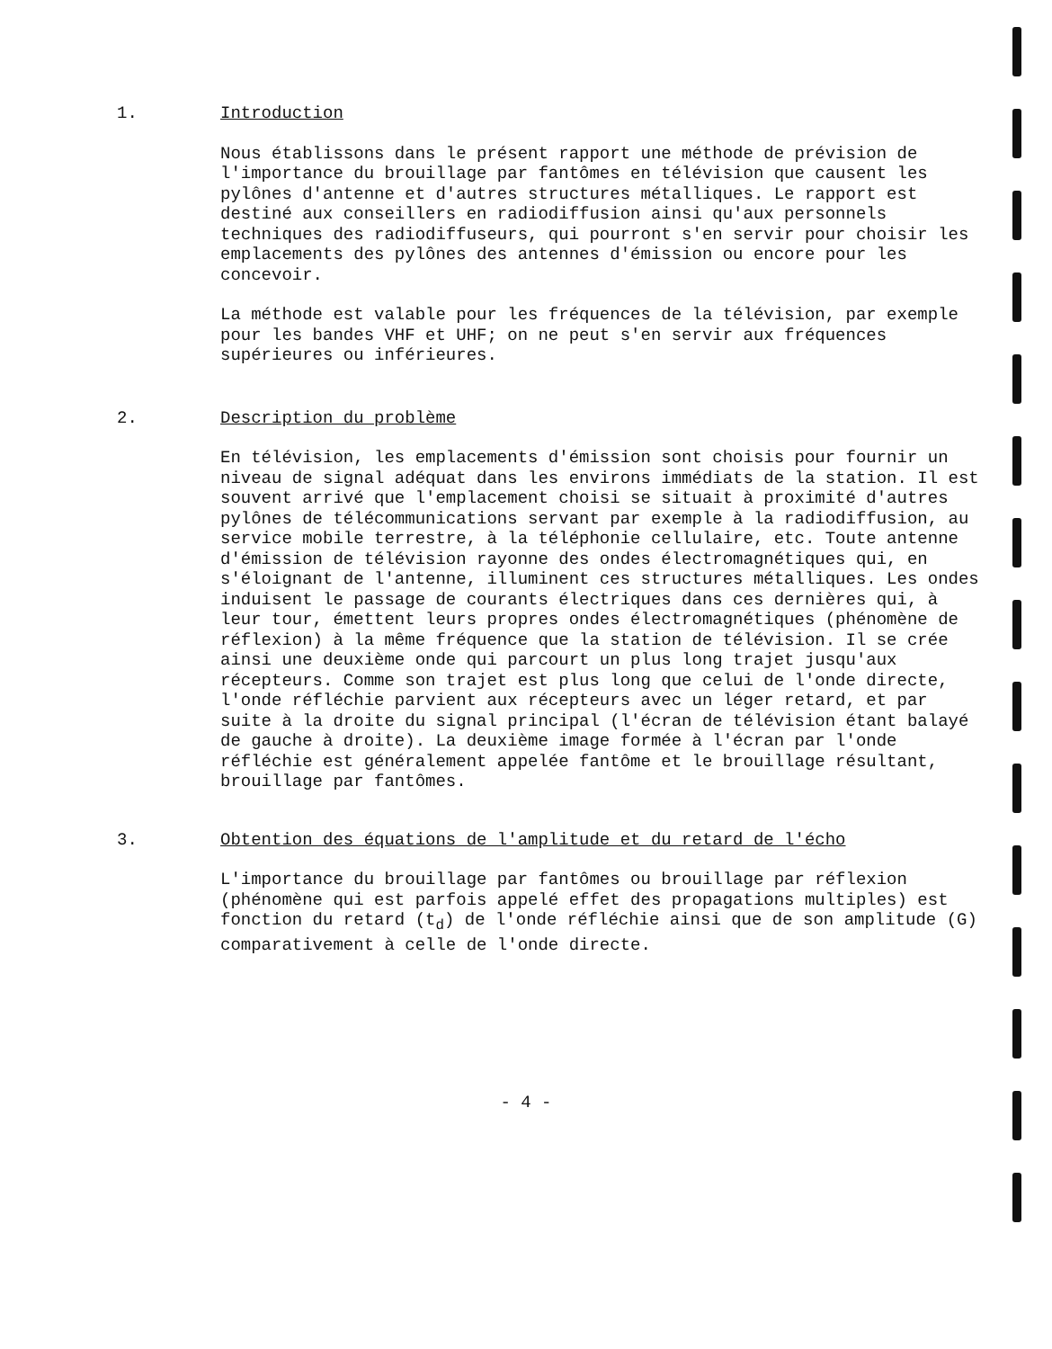1. Introduction
Nous établissons dans le présent rapport une méthode de prévision de l'importance du brouillage par fantômes en télévision que causent les pylônes d'antenne et d'autres structures métalliques. Le rapport est destiné aux conseillers en radiodiffusion ainsi qu'aux personnels techniques des radiodiffuseurs, qui pourront s'en servir pour choisir les emplacements des pylônes des antennes d'émission ou encore pour les concevoir.
La méthode est valable pour les fréquences de la télévision, par exemple pour les bandes VHF et UHF; on ne peut s'en servir aux fréquences supérieures ou inférieures.
2. Description du problème
En télévision, les emplacements d'émission sont choisis pour fournir un niveau de signal adéquat dans les environs immédiats de la station. Il est souvent arrivé que l'emplacement choisi se situait à proximité d'autres pylônes de télécommunications servant par exemple à la radiodiffusion, au service mobile terrestre, à la téléphonie cellulaire, etc. Toute antenne d'émission de télévision rayonne des ondes électromagnétiques qui, en s'éloignant de l'antenne, illuminent ces structures métalliques. Les ondes induisent le passage de courants électriques dans ces dernières qui, à leur tour, émettent leurs propres ondes électromagnétiques (phénomène de réflexion) à la même fréquence que la station de télévision. Il se crée ainsi une deuxième onde qui parcourt un plus long trajet jusqu'aux récepteurs. Comme son trajet est plus long que celui de l'onde directe, l'onde réfléchie parvient aux récepteurs avec un léger retard, et par suite à la droite du signal principal (l'écran de télévision étant balayé de gauche à droite). La deuxième image formée à l'écran par l'onde réfléchie est généralement appelée fantôme et le brouillage résultant, brouillage par fantômes.
3. Obtention des équations de l'amplitude et du retard de l'écho
L'importance du brouillage par fantômes ou brouillage par réflexion (phénomène qui est parfois appelé effet des propagations multiples) est fonction du retard (t<sub>d</sub>) de l'onde réfléchie ainsi que de son amplitude (G) comparativement à celle de l'onde directe.
- 4 -